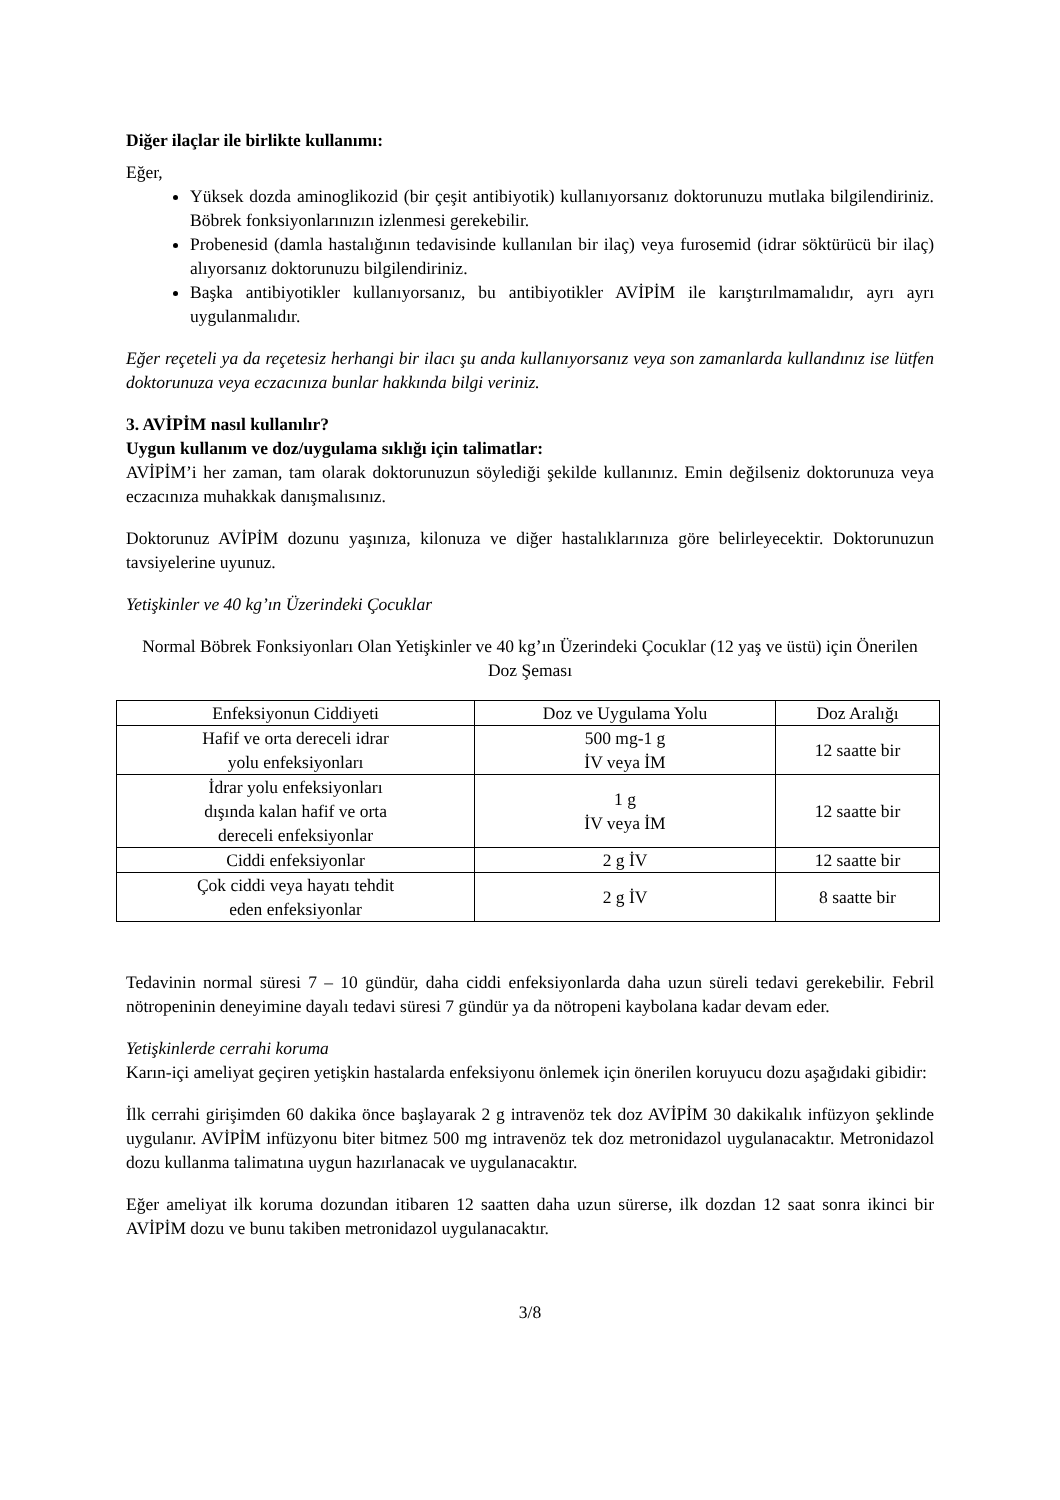Diğer ilaçlar ile birlikte kullanımı:
Eğer,
Yüksek dozda aminoglikozid (bir çeşit antibiyotik) kullanıyorsanız doktorunuzu mutlaka bilgilendiriniz. Böbrek fonksiyonlarınızın izlenmesi gerekebilir.
Probenesid (damla hastalığının tedavisinde kullanılan bir ilaç) veya furosemid (idrar söktürücü bir ilaç) alıyorsanız doktorunuzu bilgilendiriniz.
Başka antibiyotikler kullanıyorsanız, bu antibiyotikler AVİPİM ile karıştırılmamalıdır, ayrı ayrı uygulanmalıdır.
Eğer reçeteli ya da reçetesiz herhangi bir ilacı şu anda kullanıyorsanız veya son zamanlarda kullandınız ise lütfen doktorunuza veya eczacınıza bunlar hakkında bilgi veriniz.
3. AVİPİM nasıl kullanılır?
Uygun kullanım ve doz/uygulama sıklığı için talimatlar:
AVİPİM’i her zaman, tam olarak doktorunuzun söylediği şekilde kullanınız. Emin değilseniz doktorunuza veya eczacınıza muhakkak danışmalısınız.
Doktorunuz AVİPİM dozunu yaşınıza, kilonuza ve diğer hastalıklarınıza göre belirleyecektir. Doktorunuzun tavsiyelerine uyunuz.
Yetişkinler ve 40 kg’ın Üzerindeki Çocuklar
Normal Böbrek Fonksiyonları Olan Yetişkinler ve 40 kg’ın Üzerindeki Çocuklar (12 yaş ve üstü) için Önerilen Doz Şeması
| Enfeksiyonun Ciddiyeti | Doz ve Uygulama Yolu | Doz Aralığı |
| Hafif ve orta dereceli idrar yolu enfeksiyonları | 500 mg-1 g İV veya İM | 12 saatte bir |
| İdrar yolu enfeksiyonları dışında kalan hafif ve orta dereceli enfeksiyonlar | 1 g İV veya İM | 12 saatte bir |
| Ciddi enfeksiyonlar | 2 g İV | 12 saatte bir |
| Çok ciddi veya hayatı tehdit eden enfeksiyonlar | 2 g İV | 8 saatte bir |
Tedavinin normal süresi 7 – 10 gündür, daha ciddi enfeksiyonlarda daha uzun süreli tedavi gerekebilir. Febril nötropeninin deneyimine dayalı tedavi süresi 7 gündür ya da nötropeni kaybolana kadar devam eder.
Yetişkinlerde cerrahi koruma
Karın-içi ameliyat geçiren yetişkin hastalarda enfeksiyonu önlemek için önerilen koruyucu dozu aşağıdaki gibidir:
İlk cerrahi girişimden 60 dakika önce başlayarak 2 g intravenöz tek doz AVİPİM 30 dakikalık infüzyon şeklinde uygulanır. AVİPİM infüzyonu biter bitmez 500 mg intravenöz tek doz metronidazol uygulanacaktır. Metronidazol dozu kullanma talimatına uygun hazırlanacak ve uygulanacaktır.
Eğer ameliyat ilk koruma dozundan itibaren 12 saatten daha uzun sürerse, ilk dozdan 12 saat sonra ikinci bir AVİPİM dozu ve bunu takiben metronidazol uygulanacaktır.
3/8